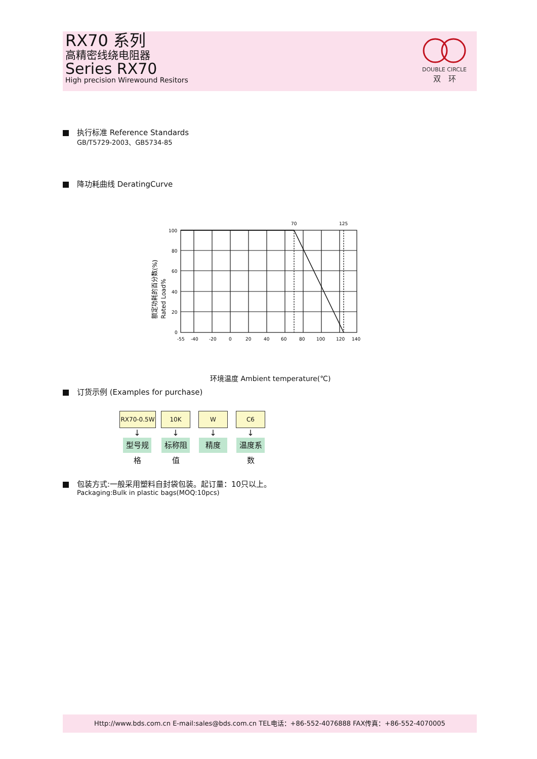RX70 系列
高精密线绕电阻器
Series RX70
High precision Wirewound Resitors
DOUBLE CIRCLE
双　环
执行标准 Reference Standards
GB/T5729-2003、GB5734-85
降功耗曲线 DeratingCurve
70
125
100
80
60
40
20
0
-55
-40
-20
0
20
40
60
80
100
120
140
额定功耗的百分数(%)
Rated Load%
环境温度 Ambient temperature(℃)
订货示例 (Examples for purchase)
RX70-0.5W
↓
型号规格
10K
↓
标称阻值
W
↓
精度
C6
↓
温度系数
包装方式:一般采用塑料自封袋包装。起订量：10只以上。
Packaging:Bulk in plastic bags(MOQ:10pcs)
Http://www.bds.com.cn E-mail:sales@bds.com.cn TEL电话：+86-552-4076888 FAX传真：+86-552-4070005